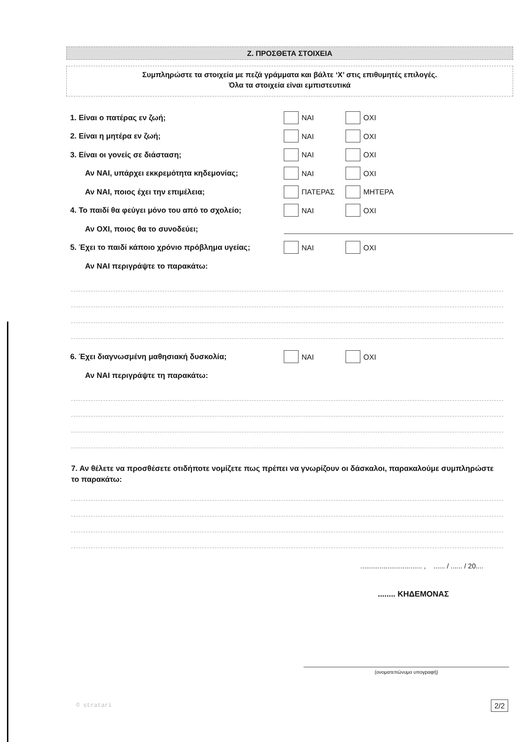Ζ. ΠΡΟΣΘΕΤΑ ΣΤΟΙΧΕΙΑ
Συμπληρώστε τα στοιχεία με πεζά γράμματα και βάλτε ‘X’ στις επιθυμητές επιλογές.
Όλα τα στοιχεία είναι εμπιστευτικά
1. Είναι ο πατέρας εν ζωή; ΝΑΙ ΟΧΙ
2. Είναι η μητέρα εν ζωή; ΝΑΙ ΟΧΙ
3. Είναι οι γονείς σε διάσταση; ΝΑΙ ΟΧΙ
Αν ΝΑΙ, υπάρχει εκκρεμότητα κηδεμονίας; ΝΑΙ ΟΧΙ
Αν ΝΑΙ, ποιος έχει την επιμέλεια; ΠΑΤΕΡΑΣ ΜΗΤΕΡΑ
4. Το παιδί θα φεύγει μόνο του από το σχολείο; ΝΑΙ ΟΧΙ
Αν ΟΧΙ, ποιος θα το συνοδεύει;
5. Έχει το παιδί κάποιο χρόνιο πρόβλημα υγείας;
ΝΑΙ ΟΧΙ
Αν ΝΑΙ περιγράψτε το παρακάτω:
6. Έχει διαγνωσμένη μαθησιακή δυσκολία; ΝΑΙ ΟΧΙ
Αν ΝΑΙ περιγράψτε τη παρακάτω:
7. Αν θέλετε να προσθέσετε οτιδήποτε νομίζετε πως πρέπει να γνωρίζουν οι δάσκαλοι, παρακαλούμε συμπληρώστε το παρακάτω:
................................ , ...... / ...... / 20....
........ ΚΗΔΕΜΟΝΑΣ
(ονοματεπώνυμο υπογραφή)
© stratari 2/2